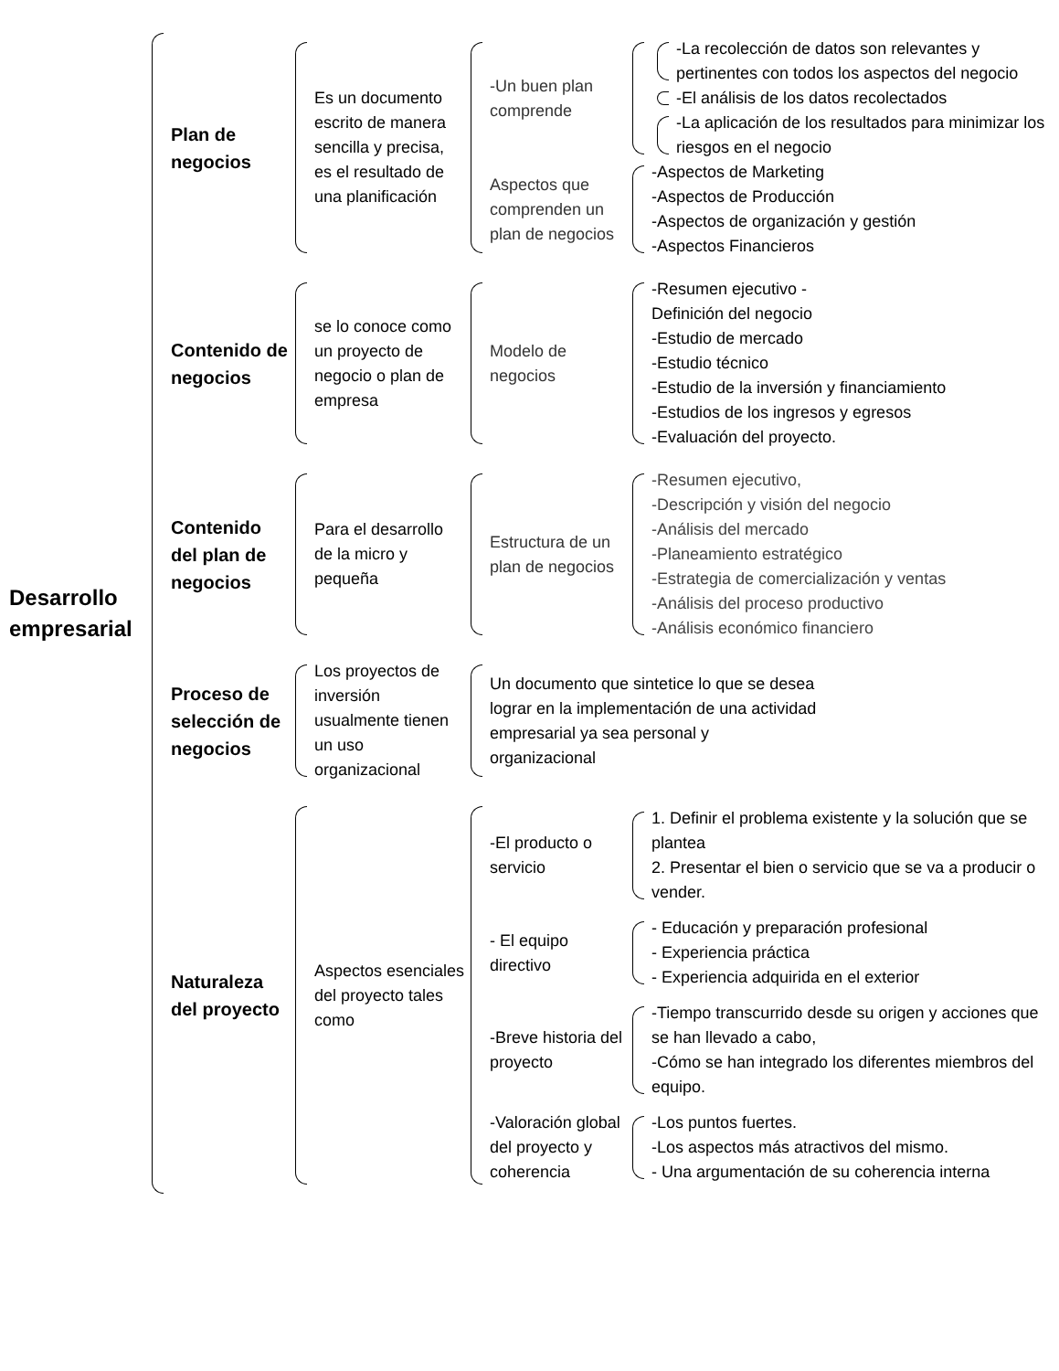Desarrollo empresarial
Plan de negocios
Es un documento escrito de manera sencilla y precisa, es el resultado de una planificación
-Un buen plan comprende
-La recolección de datos son relevantes y pertinentes con todos los aspectos del negocio
-El análisis de los datos recolectados
-La aplicación de los resultados para minimizar los riesgos en el negocio
Aspectos que comprenden un plan de negocios
-Aspectos de Marketing
-Aspectos de Producción
-Aspectos de organización y gestión
-Aspectos Financieros
Contenido de negocios
se lo conoce como un proyecto de negocio o plan de empresa
Modelo de negocios
-Resumen ejecutivo -
Definición del negocio
-Estudio de mercado
-Estudio técnico
-Estudio de la inversión y financiamiento
-Estudios de los ingresos y egresos
-Evaluación del proyecto.
Contenido del plan de negocios
Para el desarrollo de la micro y pequeña
Estructura de un plan de negocios
-Resumen ejecutivo,
-Descripción y visión del negocio
-Análisis del mercado
-Planeamiento estratégico
-Estrategia de comercialización y ventas
-Análisis del proceso productivo
-Análisis económico financiero
Proceso de selección de negocios
Los proyectos de inversión usualmente tienen un uso organizacional
Un documento que sintetice lo que se desea lograr en la implementación de una actividad empresarial ya sea personal y organizacional
Naturaleza del proyecto
Aspectos esenciales del proyecto tales como
-El producto o servicio
1. Definir el problema existente y la solución que se plantea
2. Presentar el bien o servicio que se va a producir o vender.
- El equipo directivo
- Educación y preparación profesional
- Experiencia práctica
- Experiencia adquirida en el exterior
-Breve historia del proyecto
-Tiempo transcurrido desde su origen y acciones que se han llevado a cabo,
-Cómo se han integrado los diferentes miembros del equipo.
-Valoración global del proyecto y coherencia
-Los puntos fuertes.
-Los aspectos más atractivos del mismo.
- Una argumentación de su coherencia interna